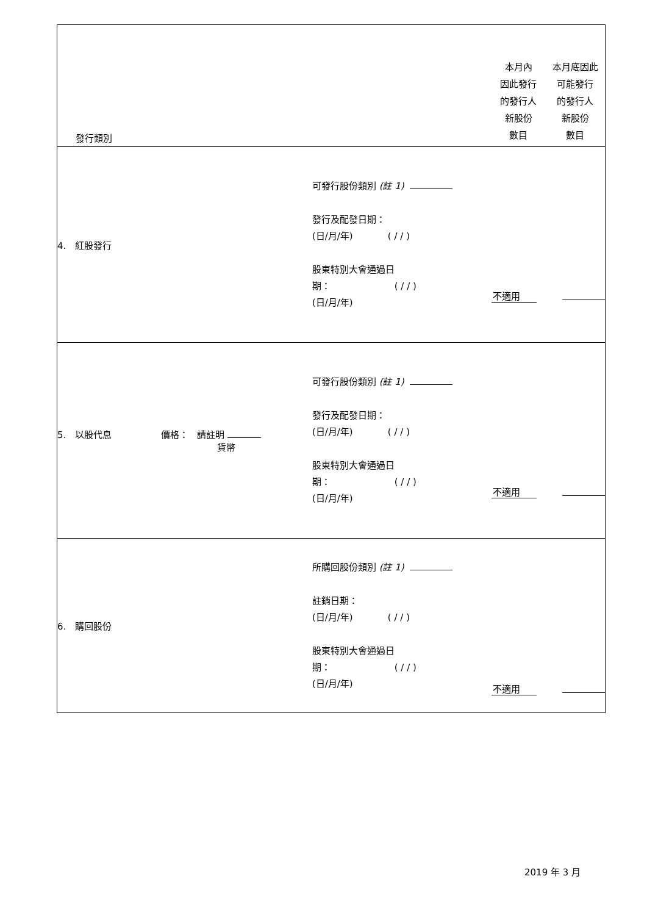| 發行類別 | | 本月內 因此發行 的發行人 新股份 數目 | 本月底因此 可能發行 的發行人 新股份 數目 |
| 4. 紅股發行 | 可發行股份類別 (註 1) 發行及配發日期： (日/月/年) ( / / ) 股東特別大會通過日 期： ( / / ) (日/月/年) | 不適用 | |
| 5. 以股代息 價格： 請註明 貨幣 | 可發行股份類別 (註 1) 發行及配發日期： (日/月/年) ( / / ) 股東特別大會通過日 期： ( / / ) (日/月/年) | 不適用 | |
| 6. 購回股份 | 所購回股份類別 (註 1) 註銷日期： (日/月/年) ( / / ) 股東特別大會通過日 期： ( / / ) (日/月/年) | 不適用 | |
2019 年 3 月